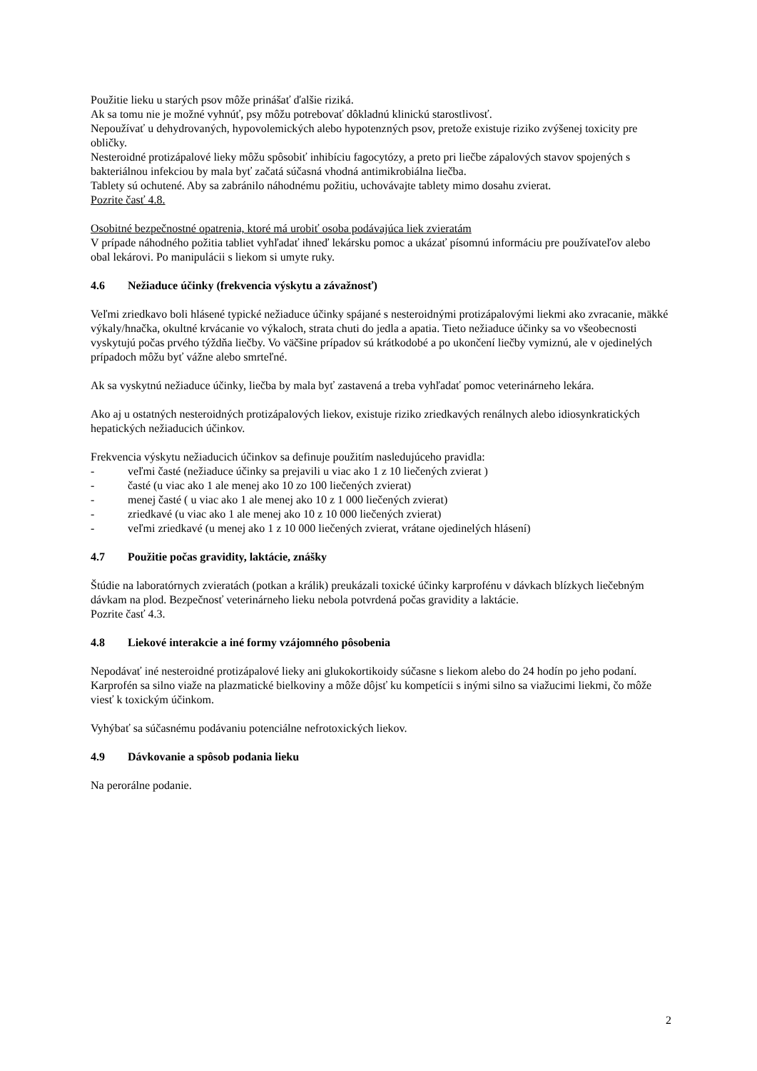Použitie lieku u starých psov môže prinášať ďalšie riziká.
Ak sa tomu nie je možné vyhnúť, psy môžu potrebovať dôkladnú klinickú starostlivosť.
Nepoužívať u dehydrovaných, hypovolemických alebo hypotenzných psov, pretože existuje riziko zvýšenej toxicity pre obličky.
Nesteroidné protizápalové lieky môžu spôsobiť inhibíciu fagocytózy, a preto pri liečbe zápalových stavov spojených s bakteriálnou infekciou by mala byť začatá súčasná vhodná antimikrobiálna liečba.
Tablety sú ochutené. Aby sa zabránilo náhodnému požitiu, uchovávajte tablety mimo dosahu zvierat.
Pozrite časť 4.8.
Osobitné bezpečnostné opatrenia, ktoré má urobiť osoba podávajúca liek zvieratám
V prípade náhodného požitia tabliet vyhľadať ihneď lekársku pomoc a ukázať písomnú informáciu pre používateľov alebo obal lekárovi. Po manipulácii s liekom si umyte ruky.
4.6 Nežiaduce účinky (frekvencia výskytu a závažnosť)
Veľmi zriedkavo boli hlásené typické nežiaduce účinky spájané s nesteroidnými protizápalovými liekmi ako zvracanie, mäkké výkaly/hnačka, okultné krvácanie vo výkaloch, strata chuti do jedla a apatia. Tieto nežiaduce účinky sa vo všeobecnosti vyskytujú počas prvého týždňa liečby. Vo väčšine prípadov sú krátkodobé a po ukončení liečby vymiznú, ale v ojedinelých prípadoch môžu byť vážne alebo smrteľné.
Ak sa vyskytnú nežiaduce účinky, liečba by mala byť zastavená a treba vyhľadať pomoc veterinárneho lekára.
Ako aj u ostatných nesteroidných protizápalových liekov, existuje riziko zriedkavých renálnych alebo idiosynkratických hepatických nežiaducich účinkov.
Frekvencia výskytu nežiaducich účinkov sa definuje použitím nasledujúceho pravidla:
- veľmi časté (nežiaduce účinky sa prejavili u viac ako 1 z 10 liečených zvierat )
- časté (u viac ako 1 ale menej ako 10 zo 100 liečených zvierat)
- menej časté ( u viac ako 1 ale menej ako 10 z 1 000 liečených zvierat)
- zriedkavé (u viac ako 1 ale menej ako 10 z 10 000 liečených zvierat)
- veľmi zriedkavé (u menej ako 1 z 10 000 liečených zvierat, vrátane ojedinelých hlásení)
4.7 Použitie počas gravidity, laktácie, znášky
Štúdie na laboratórnych zvieratách (potkan a králik) preukázali toxické účinky karprofénu v dávkach blízkych liečebným dávkam na plod. Bezpečnosť veterinárneho lieku nebola potvrdená počas gravidity a laktácie.
Pozrite časť 4.3.
4.8 Liekové interakcie a iné formy vzájomného pôsobenia
Nepodávať iné nesteroidné protizápalové lieky ani glukokortikoidy súčasne s liekom alebo do 24 hodín po jeho podaní. Karprofén sa silno viaže na plazmatické bielkoviny a môže dôjsť ku kompetícii s inými silno sa viažucimi liekmi, čo môže viesť k toxickým účinkom.
Vyhýbať sa súčasnému podávaniu potenciálne nefrotoxických liekov.
4.9 Dávkovanie a spôsob podania lieku
Na perorálne podanie.
2